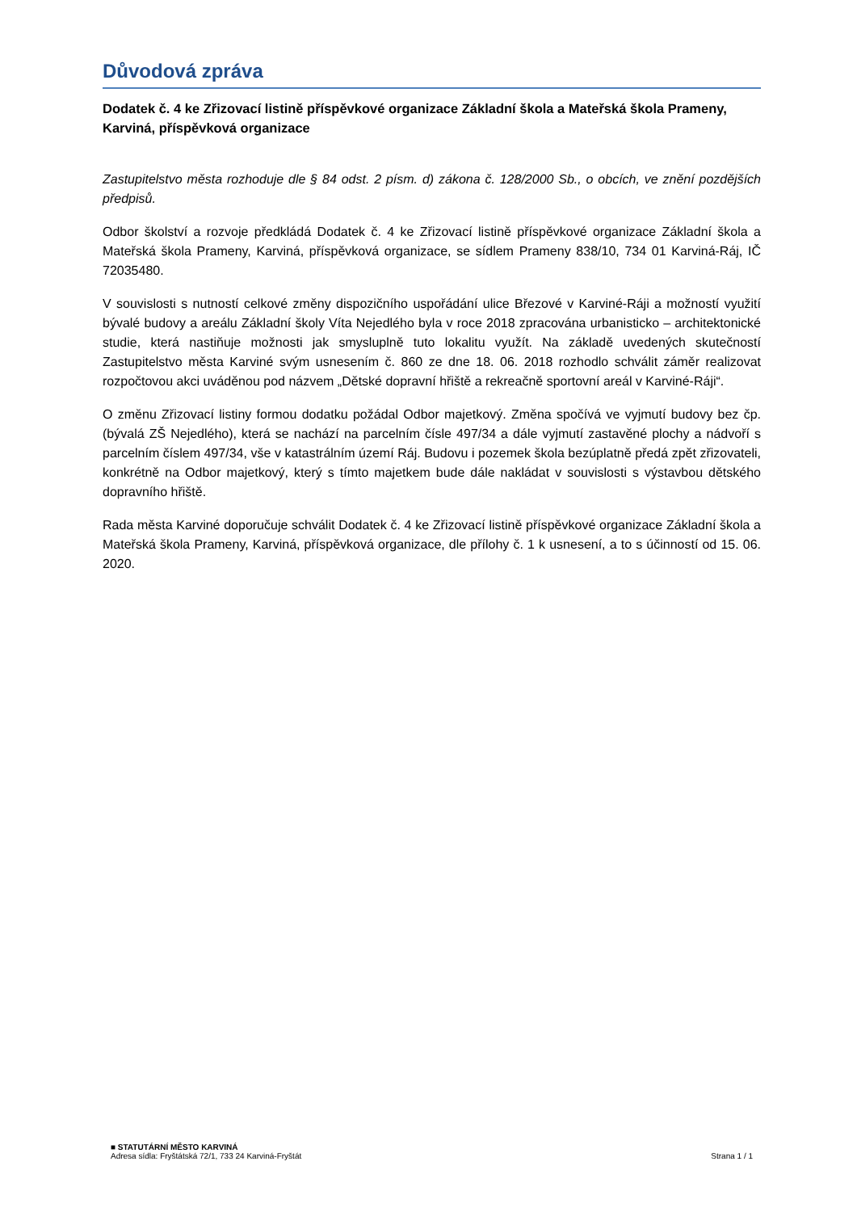Důvodová zpráva
Dodatek č. 4 ke Zřizovací listině příspěvkové organizace Základní škola a Mateřská škola Prameny, Karviná, příspěvková organizace
Zastupitelstvo města rozhoduje dle § 84 odst. 2 písm. d) zákona č. 128/2000 Sb., o obcích, ve znění pozdějších předpisů.
Odbor školství a rozvoje předkládá Dodatek č. 4 ke Zřizovací listině příspěvkové organizace Základní škola a Mateřská škola Prameny, Karviná, příspěvková organizace, se sídlem Prameny 838/10, 734 01 Karviná-Ráj, IČ 72035480.
V souvislosti s nutností celkové změny dispozičního uspořádání ulice Březové v Karviné-Ráji a možností využití bývalé budovy a areálu Základní školy Víta Nejedlého byla v roce 2018 zpracována urbanisticko – architektonické studie, která nastiňuje možnosti jak smysluplně tuto lokalitu využít. Na základě uvedených skutečností Zastupitelstvo města Karviné svým usnesením č. 860 ze dne 18. 06. 2018 rozhodlo schválit záměr realizovat rozpočtovou akci uváděnou pod názvem „Dětské dopravní hřiště a rekreačně sportovní areál v Karviné-Ráji“.
O změnu Zřizovací listiny formou dodatku požádal Odbor majetkový. Změna spočívá ve vyjmutí budovy bez čp. (bývalá ZŠ Nejedlého), která se nachází na parcelním čísle 497/34 a dále vyjmutí zastavěné plochy a nádvoří s parcelním číslem 497/34, vše v katastrálním území Ráj. Budovu i pozemek škola bezúplatně předá zpět zřizovateli, konkrétně na Odbor majetkový, který s tímto majetkem bude dále nakládat v souvislosti s výstavbou dětského dopravního hřiště.
Rada města Karviné doporučuje schválit Dodatek č. 4 ke Zřizovací listině příspěvkové organizace Základní škola a Mateřská škola Prameny, Karviná, příspěvková organizace, dle přílohy č. 1 k usnesení, a to s účinností od 15. 06. 2020.
■ STATUTÁRNÍ MĚSTO KARVINÁ
Adresa sídla: Fryštátská 72/1, 733 24 Karviná-Fryštát
Strana 1 / 1